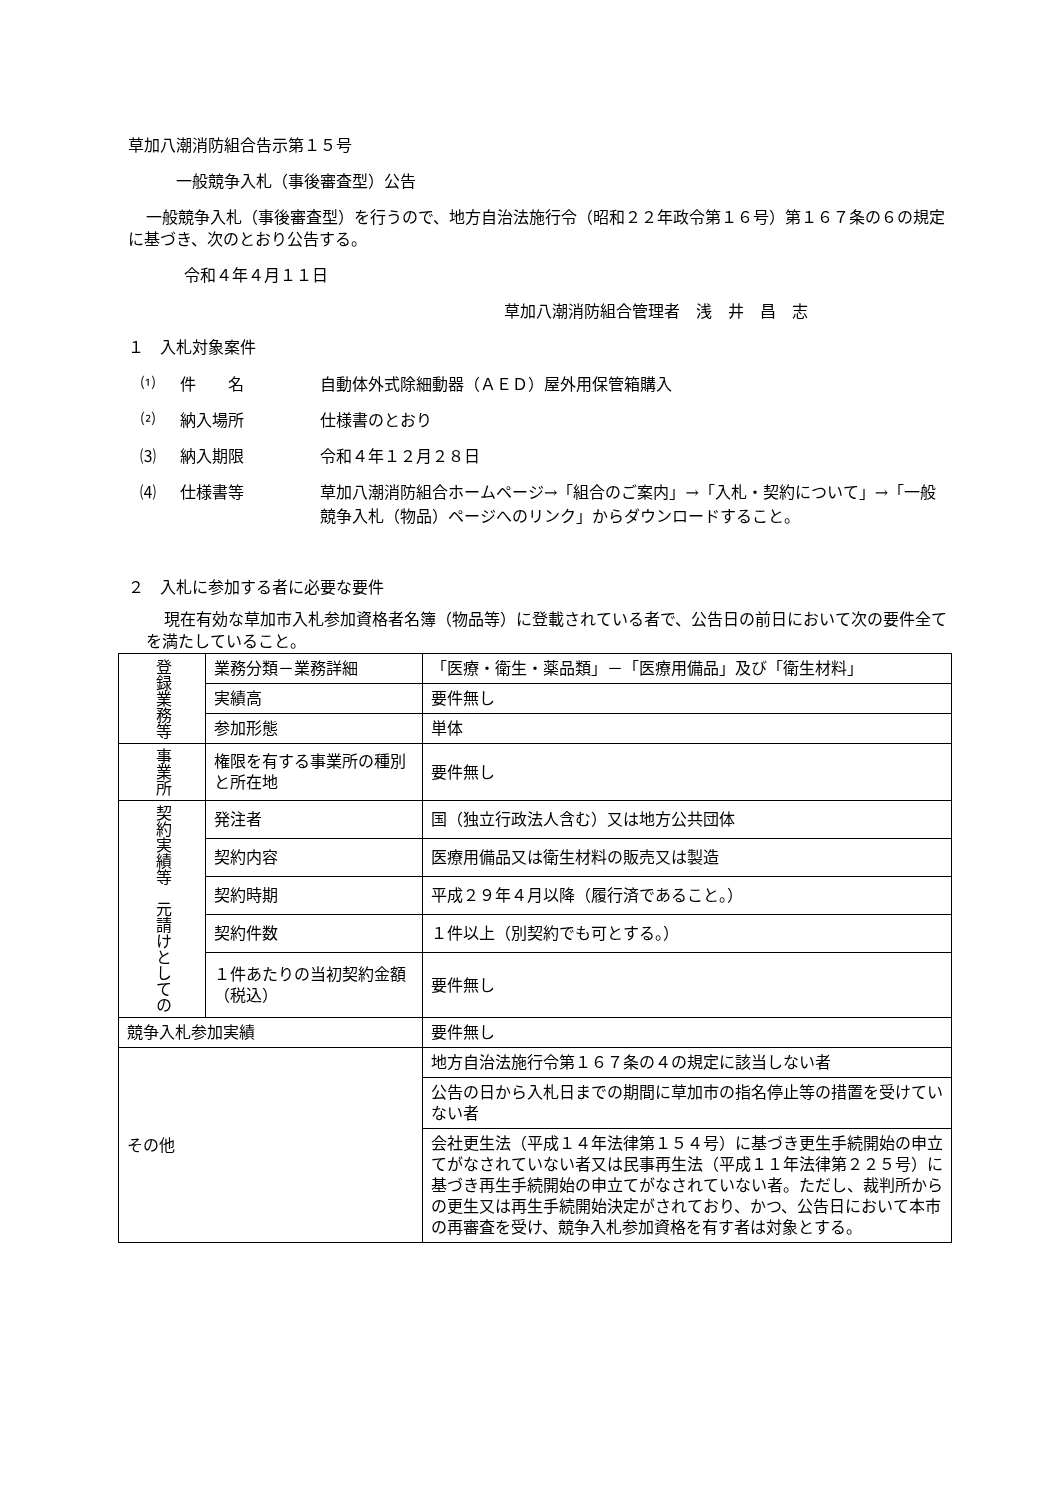草加八潮消防組合告示第１５号
一般競争入札（事後審査型）公告
一般競争入札（事後審査型）を行うので、地方自治法施行令（昭和２２年政令第１６号）第１６７条の６の規定に基づき、次のとおり公告する。
令和４年４月１１日
草加八潮消防組合管理者　浅　井　昌　志
１　入札対象案件
⑴ 件　　名 自動体外式除細動器（ＡＥＤ）屋外用保管箱購入
⑵ 納入場所 仕様書のとおり
⑶ 納入期限 令和４年１２月２８日
⑷ 仕様書等 草加八潮消防組合ホームページ→「組合のご案内」→「入札・契約について」→「一般競争入札（物品）ページへのリンク」からダウンロードすること。
２　入札に参加する者に必要な要件
現在有効な草加市入札参加資格者名簿（物品等）に登載されている者で、公告日の前日において次の要件全てを満たしていること。
| 登録業務等 | 業務分類－業務詳細 | 「医療・衛生・薬品類」－「医療用備品」及び「衛生材料」 |
| | 実績高 | 要件無し |
| | 参加形態 | 単体 |
| 事業所 | 権限を有する事業所の種別と所在地 | 要件無し |
| 契約実績等 元請けとしての | 発注者 | 国（独立行政法人含む）又は地方公共団体 |
| | 契約内容 | 医療用備品又は衛生材料の販売又は製造 |
| | 契約時期 | 平成２９年４月以降（履行済であること。） |
| | 契約件数 | １件以上（別契約でも可とする。） |
| | １件あたりの当初契約金額（税込） | 要件無し |
| 競争入札参加実績 | | 要件無し |
| その他 | | 地方自治法施行令第１６７条の４の規定に該当しない者 |
| | | 公告の日から入札日までの期間に草加市の指名停止等の措置を受けていない者 |
| | | 会社更生法（平成１４年法律第１５４号）に基づき更生手続開始の申立てがなされていない者又は民事再生法（平成１１年法律第２２５号）に基づき再生手続開始の申立てがなされていない者。ただし、裁判所からの更生又は再生手続開始決定がされており、かつ、公告日において本市の再審査を受け、競争入札参加資格を有す者は対象とする。 |